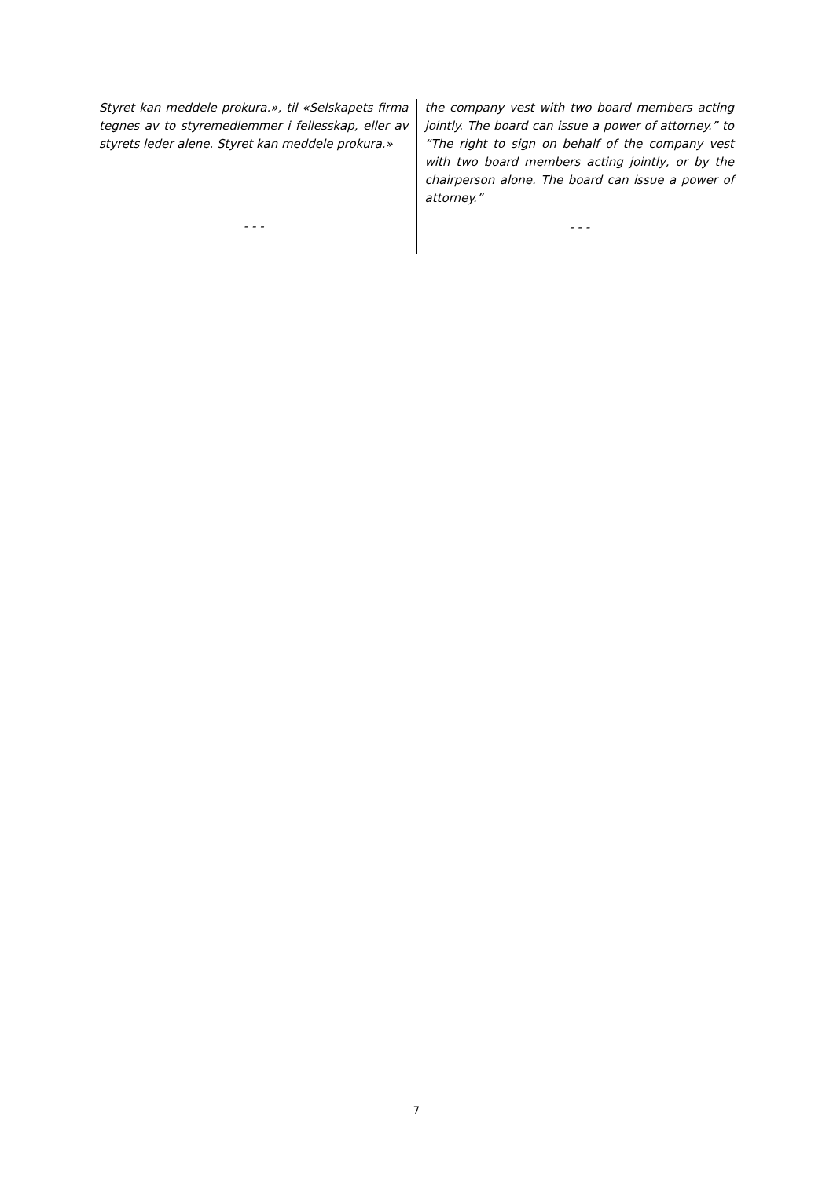Styret kan meddele prokura.», til «Selskapets firma tegnes av to styremedlemmer i fellesskap, eller av styrets leder alene. Styret kan meddele prokura.»
- - -
the company vest with two board members acting jointly. The board can issue a power of attorney.” to “The right to sign on behalf of the company vest with two board members acting jointly, or by the chairperson alone. The board can issue a power of attorney.”
- - -
7